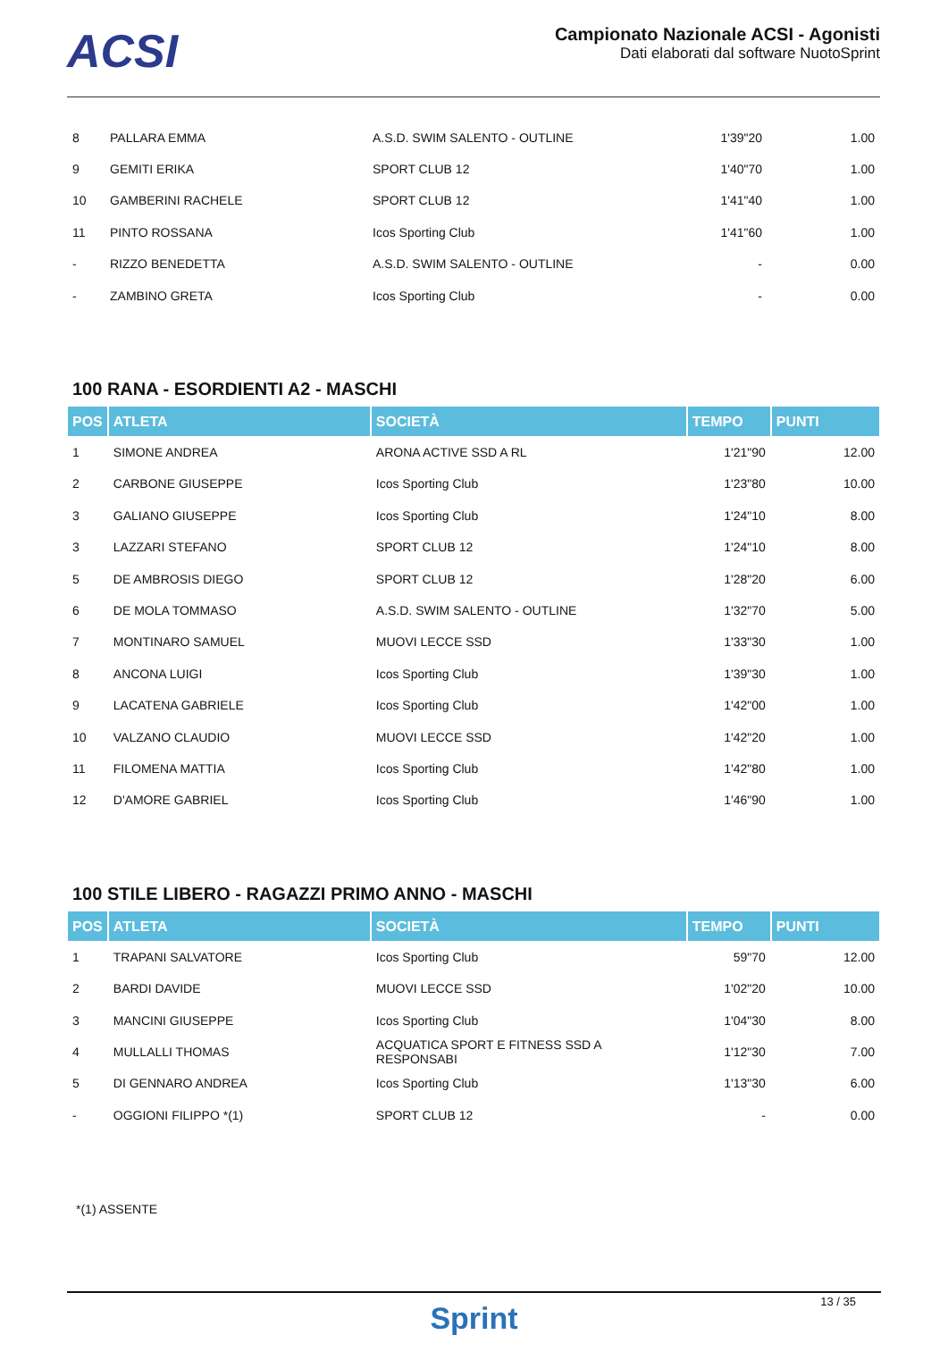ACSI
Campionato Nazionale ACSI - Agonisti
Dati elaborati dal software NuotoSprint
| 8 | PALLARA EMMA | A.S.D. SWIM SALENTO - OUTLINE | 1'39"20 | 1.00 |
| 9 | GEMITI ERIKA | SPORT CLUB 12 | 1'40"70 | 1.00 |
| 10 | GAMBERINI RACHELE | SPORT CLUB 12 | 1'41"40 | 1.00 |
| 11 | PINTO ROSSANA | Icos Sporting Club | 1'41"60 | 1.00 |
| - | RIZZO BENEDETTA | A.S.D. SWIM SALENTO - OUTLINE | - | 0.00 |
| - | ZAMBINO GRETA | Icos Sporting Club | - | 0.00 |
100 RANA - ESORDIENTI A2 - MASCHI
| POS | ATLETA | SOCIETÀ | TEMPO | PUNTI |
| --- | --- | --- | --- | --- |
| 1 | SIMONE ANDREA | ARONA ACTIVE SSD A RL | 1'21"90 | 12.00 |
| 2 | CARBONE GIUSEPPE | Icos Sporting Club | 1'23"80 | 10.00 |
| 3 | GALIANO GIUSEPPE | Icos Sporting Club | 1'24"10 | 8.00 |
| 3 | LAZZARI STEFANO | SPORT CLUB 12 | 1'24"10 | 8.00 |
| 5 | DE AMBROSIS DIEGO | SPORT CLUB 12 | 1'28"20 | 6.00 |
| 6 | DE MOLA TOMMASO | A.S.D. SWIM SALENTO - OUTLINE | 1'32"70 | 5.00 |
| 7 | MONTINARO SAMUEL | MUOVI LECCE SSD | 1'33"30 | 1.00 |
| 8 | ANCONA LUIGI | Icos Sporting Club | 1'39"30 | 1.00 |
| 9 | LACATENA GABRIELE | Icos Sporting Club | 1'42"00 | 1.00 |
| 10 | VALZANO CLAUDIO | MUOVI LECCE SSD | 1'42"20 | 1.00 |
| 11 | FILOMENA MATTIA | Icos Sporting Club | 1'42"80 | 1.00 |
| 12 | D'AMORE GABRIEL | Icos Sporting Club | 1'46"90 | 1.00 |
100 STILE LIBERO - RAGAZZI PRIMO ANNO - MASCHI
| POS | ATLETA | SOCIETÀ | TEMPO | PUNTI |
| --- | --- | --- | --- | --- |
| 1 | TRAPANI SALVATORE | Icos Sporting Club | 59"70 | 12.00 |
| 2 | BARDI DAVIDE | MUOVI LECCE SSD | 1'02"20 | 10.00 |
| 3 | MANCINI GIUSEPPE | Icos Sporting Club | 1'04"30 | 8.00 |
| 4 | MULLALLI THOMAS | ACQUATICA SPORT E FITNESS SSD A RESPONSABI | 1'12"30 | 7.00 |
| 5 | DI GENNARO ANDREA | Icos Sporting Club | 1'13"30 | 6.00 |
| - | OGGIONI FILIPPO *(1) | SPORT CLUB 12 | - | 0.00 |
*(1) ASSENTE
13 / 35
Sprint